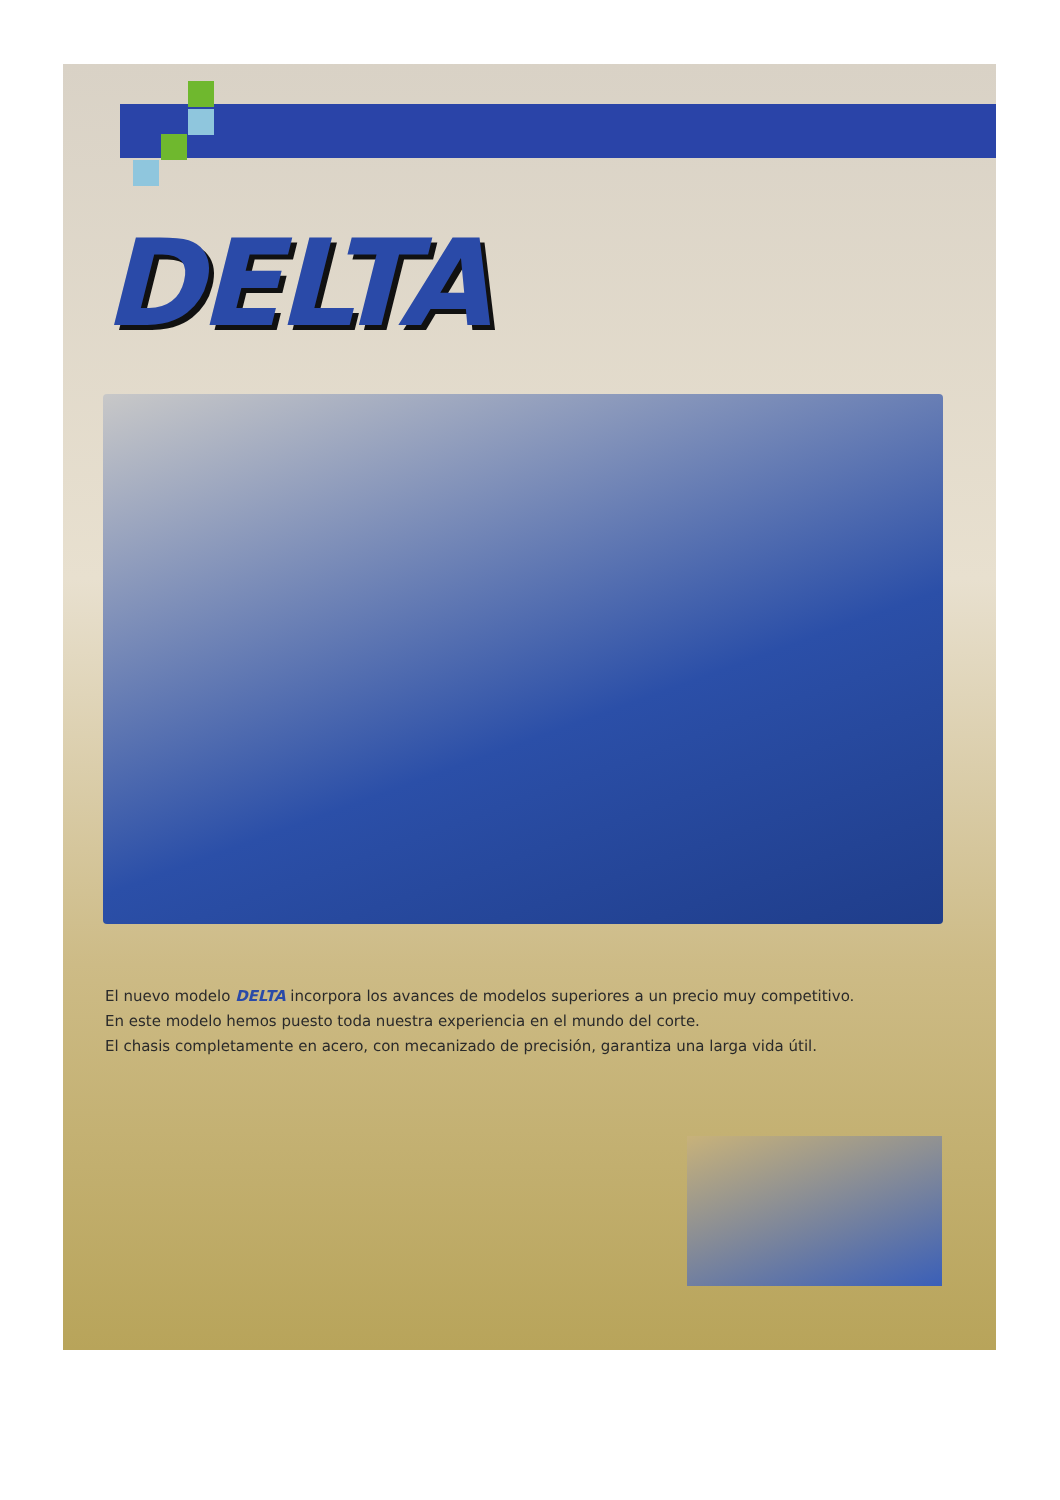DELTA
El nuevo modelo DELTA incorpora los avances de modelos superiores a un precio muy competitivo.
En este modelo hemos puesto toda nuestra experiencia en el mundo del corte.
El chasis completamente en acero, con mecanizado de precisión, garantiza una larga vida útil.